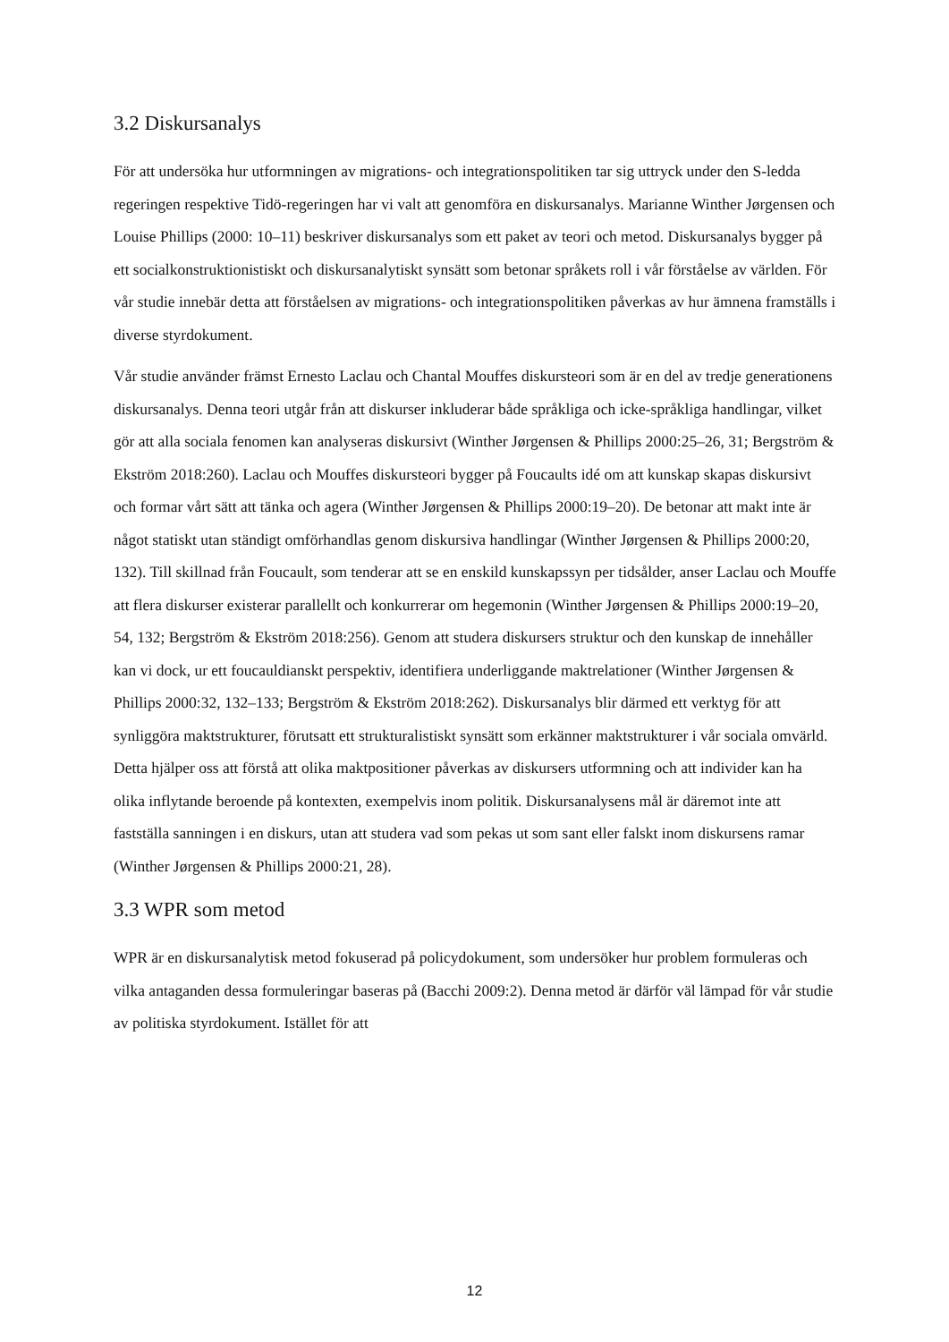3.2 Diskursanalys
För att undersöka hur utformningen av migrations- och integrationspolitiken tar sig uttryck under den S-ledda regeringen respektive Tidö-regeringen har vi valt att genomföra en diskursanalys. Marianne Winther Jørgensen och Louise Phillips (2000: 10–11) beskriver diskursanalys som ett paket av teori och metod. Diskursanalys bygger på ett socialkonstruktionistiskt och diskursanalytiskt synsätt som betonar språkets roll i vår förståelse av världen. För vår studie innebär detta att förståelsen av migrations- och integrationspolitiken påverkas av hur ämnena framställs i diverse styrdokument.
Vår studie använder främst Ernesto Laclau och Chantal Mouffes diskursteori som är en del av tredje generationens diskursanalys. Denna teori utgår från att diskurser inkluderar både språkliga och icke-språkliga handlingar, vilket gör att alla sociala fenomen kan analyseras diskursivt (Winther Jørgensen & Phillips 2000:25–26, 31; Bergström & Ekström 2018:260). Laclau och Mouffes diskursteori bygger på Foucaults idé om att kunskap skapas diskursivt och formar vårt sätt att tänka och agera (Winther Jørgensen & Phillips 2000:19–20). De betonar att makt inte är något statiskt utan ständigt omförhandlas genom diskursiva handlingar (Winther Jørgensen & Phillips 2000:20, 132). Till skillnad från Foucault, som tenderar att se en enskild kunskapssyn per tidsålder, anser Laclau och Mouffe att flera diskurser existerar parallellt och konkurrerar om hegemonin (Winther Jørgensen & Phillips 2000:19–20, 54, 132; Bergström & Ekström 2018:256). Genom att studera diskursers struktur och den kunskap de innehåller kan vi dock, ur ett foucauldianskt perspektiv, identifiera underliggande maktrelationer (Winther Jørgensen & Phillips 2000:32, 132–133; Bergström & Ekström 2018:262). Diskursanalys blir därmed ett verktyg för att synliggöra maktstrukturer, förutsatt ett strukturalistiskt synsätt som erkänner maktstrukturer i vår sociala omvärld. Detta hjälper oss att förstå att olika maktpositioner påverkas av diskursers utformning och att individer kan ha olika inflytande beroende på kontexten, exempelvis inom politik. Diskursanalysens mål är däremot inte att fastställa sanningen i en diskurs, utan att studera vad som pekas ut som sant eller falskt inom diskursens ramar (Winther Jørgensen & Phillips 2000:21, 28).
3.3 WPR som metod
WPR är en diskursanalytisk metod fokuserad på policydokument, som undersöker hur problem formuleras och vilka antaganden dessa formuleringar baseras på (Bacchi 2009:2). Denna metod är därför väl lämpad för vår studie av politiska styrdokument. Istället för att
12